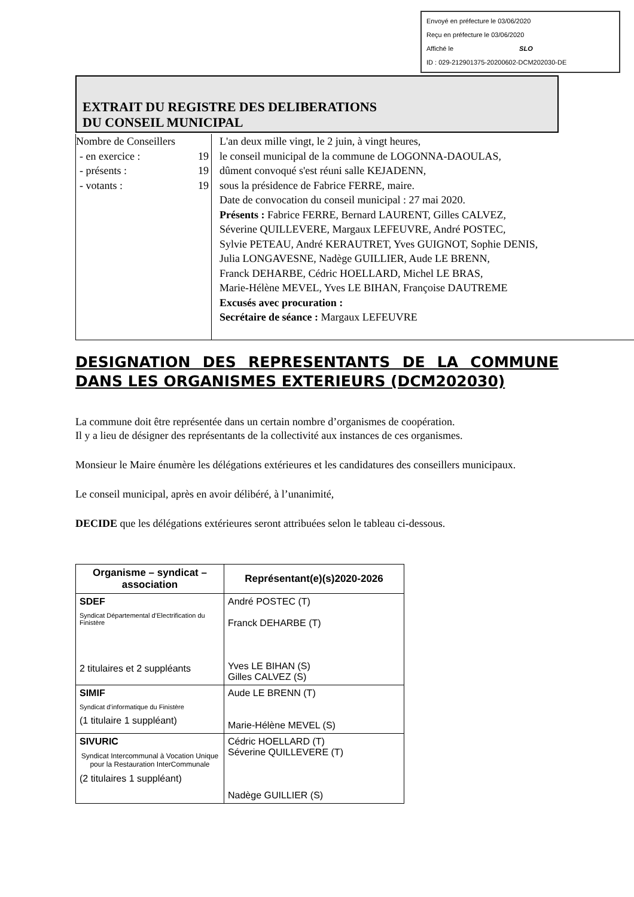Envoyé en préfecture le 03/06/2020
Reçu en préfecture le 03/06/2020
Affiché le SLO
ID : 029-212901375-20200602-DCM202030-DE
EXTRAIT DU REGISTRE DES DELIBERATIONS
DU CONSEIL MUNICIPAL
Nombre de Conseillers
- en exercice : 19
- présents : 19
- votants : 19
L'an deux mille vingt, le 2 juin, à vingt heures,
le conseil municipal de la commune de LOGONNA-DAOULAS,
dûment convoqué s'est réuni salle KEJADENN,
sous la présidence de Fabrice FERRE, maire.
Date de convocation du conseil municipal : 27 mai 2020.
Présents : Fabrice FERRE, Bernard LAURENT, Gilles CALVEZ,
Séverine QUILLEVERE, Margaux LEFEUVRE, André POSTEC,
Sylvie PETEAU, André KERAUTRET, Yves GUIGNOT, Sophie DENIS,
Julia LONGAVESNE, Nadège GUILLIER, Aude LE BRENN,
Franck DEHARBE, Cédric HOELLARD, Michel LE BRAS,
Marie-Hélène MEVEL, Yves LE BIHAN, Françoise DAUTREME
Excusés avec procuration :
Secrétaire de séance : Margaux LEFEUVRE
DESIGNATION DES REPRESENTANTS DE LA COMMUNE DANS LES ORGANISMES EXTERIEURS (DCM202030)
La commune doit être représentée dans un certain nombre d’organismes de coopération.
Il y a lieu de désigner des représentants de la collectivité aux instances de ces organismes.
Monsieur le Maire énumère les délégations extérieures et les candidatures des conseillers municipaux.
Le conseil municipal, après en avoir délibéré, à l’unanimité,
DECIDE que les délégations extérieures seront attribuées selon le tableau ci-dessous.
| Organisme – syndicat – association | Représentant(e)(s)2020-2026 |
| --- | --- |
| SDEF Syndicat Départemental d’Electrification du Finistère 2 titulaires et 2 suppléants | André POSTEC (T) Franck DEHARBE (T) Yves LE BIHAN (S) Gilles CALVEZ (S) |
| SIMIF Syndicat d’informatique du Finistère (1 titulaire 1 suppléant) | Aude LE BRENN (T) Marie-Hélène MEVEL (S) |
| SIVURIC Syndicat Intercommunal à Vocation Unique pour la Restauration InterCommunale (2 titulaires 1 suppléant) | Cédric HOELLARD (T) Séverine QUILLEVERE (T) Nadège GUILLIER (S) |